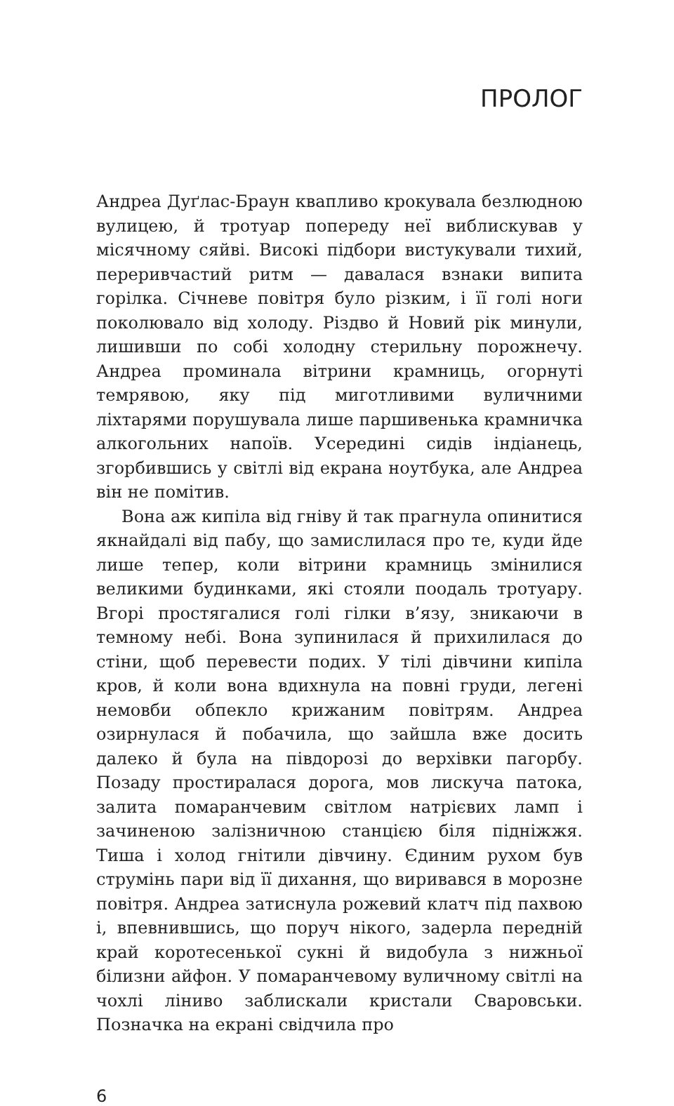ПРОЛОГ
Андреа Дуґлас-Браун квапливо крокувала безлюдною вулицею, й тротуар попереду неї виблискував у місячному сяйві. Високі підбори вистукували тихий, переривчастий ритм — давалася взнаки випита горілка. Січневе повітря було різким, і її голі ноги поколювало від холоду. Різдво й Новий рік минули, лишивши по собі холодну стерильну порожнечу. Андреа проминала вітрини крамниць, огорнуті темрявою, яку під миготливими вуличними ліхтарями порушувала лише паршивенька крамничка алкогольних напоїв. Усередині сидів індіанець, згорбившись у світлі від екрана ноутбука, але Андреа він не помітив.
Вона аж кипіла від гніву й так прагнула опинитися якнайдалі від пабу, що замислилася про те, куди йде лише тепер, коли вітрини крамниць змінилися великими будинками, які стояли поодаль тротуару. Вгорі простягалися голі гілки в’язу, зникаючи в темному небі. Вона зупинилася й прихилилася до стіни, щоб перевести подих. У тілі дівчини кипіла кров, й коли вона вдихнула на повні груди, легені немовби обпекло крижаним повітрям. Андреа озирнулася й побачила, що зайшла вже досить далеко й була на півдорозі до верхівки пагорбу. Позаду простиралася дорога, мов лискуча патока, залита помаранчевим світлом натрієвих ламп і зачиненою залізничною станцією біля підніжжя. Тиша і холод гнітили дівчину. Єдиним рухом був струмінь пари від її дихання, що виривався в морозне повітря. Андреа затиснула рожевий клатч під пахвою і, впевнившись, що поруч нікого, задерла передній край коротесенької сукні й видобула з нижньої білизни айфон. У помаранчевому вуличному світлі на чохлі ліниво заблискали кристали Сваровськи. Позначка на екрані свідчила про
6